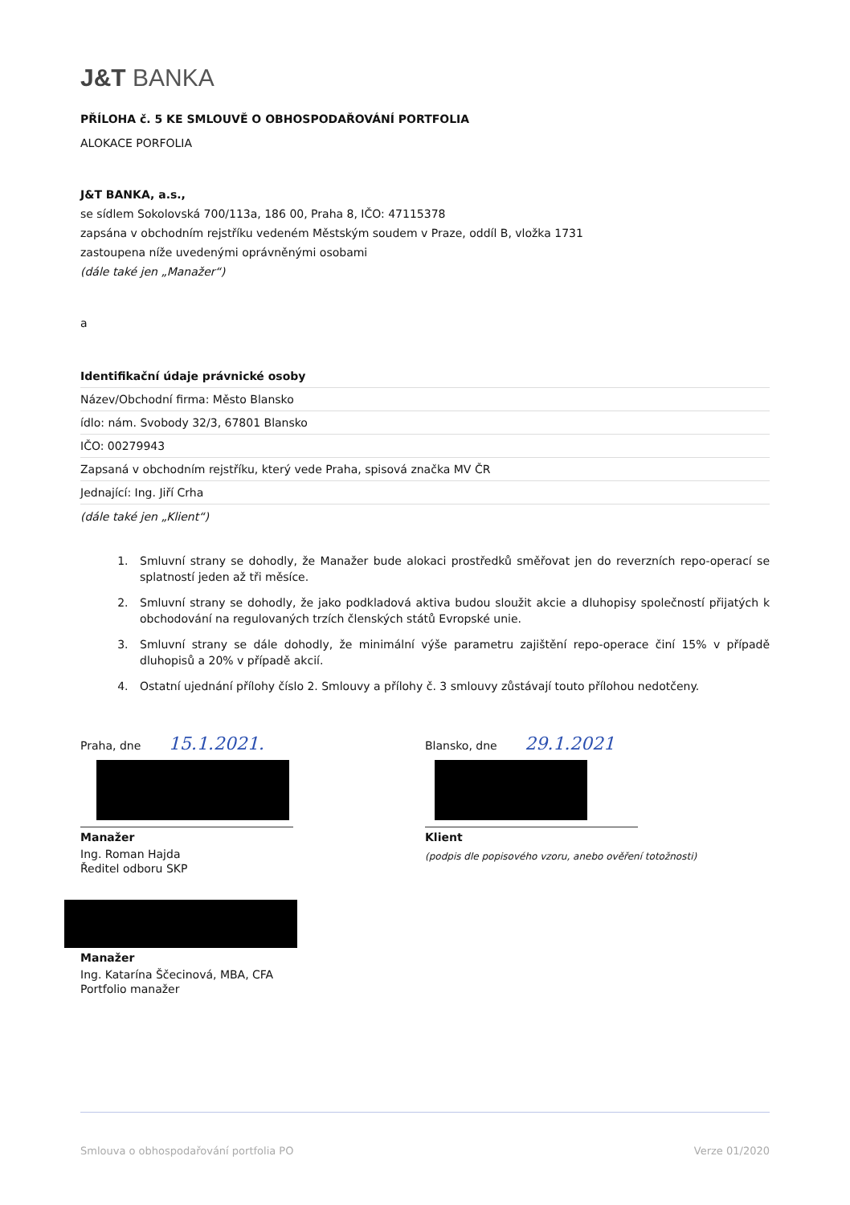J&T BANKA
PŘÍLOHA č. 5 KE SMLOUVĚ O OBHOSPODAŘOVÁNÍ PORTFOLIA
ALOKACE PORFOLIA
J&T BANKA, a.s.,
se sídlem Sokolovská 700/113a, 186 00, Praha 8, IČO: 47115378
zapsána v obchodním rejstříku vedeném Městským soudem v Praze, oddíl B, vložka 1731
zastoupena níže uvedenými oprávněnými osobami
(dále také jen „Manažer“)
a
Identifikační údaje právnické osoby
Název/Obchodní firma: Město Blansko
ídlo: nám. Svobody 32/3, 67801 Blansko
IČO: 00279943
Zapsaná v obchodním rejstříku, který vede Praha, spisová značka MV ČR
Jednající: Ing. Jiří Crha
(dále také jen „Klient“)
1. Smluvní strany se dohodly, že Manažer bude alokaci prostředků směřovat jen do reverzních repo-operací se splatností jeden až tři měsíce.
2. Smluvní strany se dohodly, že jako podkladová aktiva budou sloužit akcie a dluhopisy společností přijatých k obchodování na regulovaných trzích členských států Evropské unie.
3. Smluvní strany se dále dohodly, že minimální výše parametru zajištění repo-operace činí 15% v případě dluhopisů a 20% v případě akcií.
4. Ostatní ujednání přílohy číslo 2. Smlouvy a přílohy č. 3 smlouvy zůstávají touto přílohou nedotčeny.
Praha, dne 15.1.2021.
Manažer
Ing. Roman Hajda
Ředitel odboru SKP
Manažer
Ing. Katarína Ščecinová, MBA, CFA
Portfolio manažer
Blansko, dne 29.1.2021
Klient
(podpis dle popisového vzoru, anebo ověření totožnosti)
Smlouva o obhospodařování portfolia PO Verze 01/2020